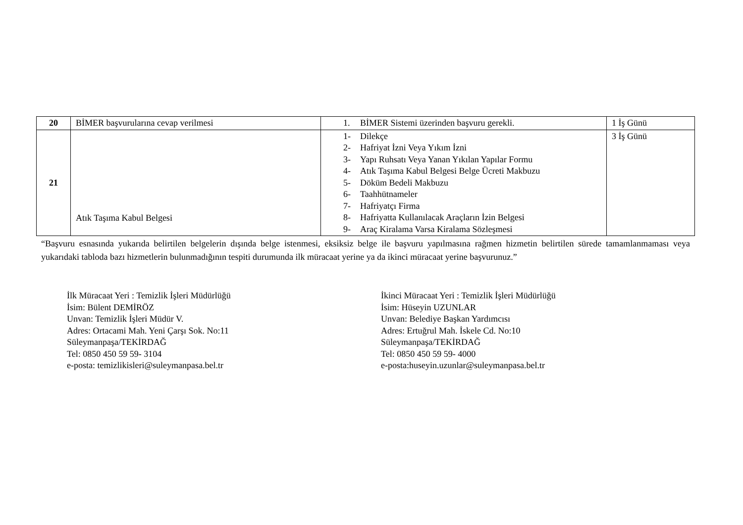| 20 | BİMER başvurularına cevap verilmesi | 1. BİMER Sistemi üzerinden başvuru gerekli. | 1 İş Günü |
| 21 | Atık Taşıma Kabul Belgesi | 1- Dilekçe 2- Hafriyat İzni Veya Yıkım İzni 3- Yapı Ruhsatı Veya Yanan Yıkılan Yapılar Formu 4- Atık Taşıma Kabul Belgesi Belge Ücreti Makbuzu 5- Döküm Bedeli Makbuzu 6- Taahhütnameler 7- Hafriyatçı Firma 8- Hafriyatta Kullanılacak Araçların İzin Belgesi 9- Araç Kiralama Varsa Kiralama Sözleşmesi | 3 İş Günü |
“Başvuru esnasında yukarıda belirtilen belgelerin dışında belge istenmesi, eksiksiz belge ile başvuru yapılmasına rağmen hizmetin belirtilen sürede tamamlanmaması veya yukarıdaki tabloda bazı hizmetlerin bulunmadığının tespiti durumunda ilk müracaat yerine ya da ikinci müracaat yerine başvurunuz.”
İlk Müracaat Yeri : Temizlik İşleri Müdürlüğü
İsim: Bülent DEMİRÖZ
Unvan: Temizlik İşleri Müdür V.
Adres: Ortacami Mah. Yeni Çarşı Sok. No:11
Süleymanpaşa/TEKİRDAĞ
Tel: 0850 450 59 59- 3104
e-posta: temizlikisleri@suleymanpasa.bel.tr
İkinci Müracaat Yeri : Temizlik İşleri Müdürlüğü
İsim: Hüseyin UZUNLAR
Unvan: Belediye Başkan Yardımcısı
Adres: Ertuğrul Mah. İskele Cd. No:10
Süleymanpaşa/TEKİRDAĞ
Tel: 0850 450 59 59- 4000
e-posta:huseyin.uzunlar@suleymanpasa.bel.tr